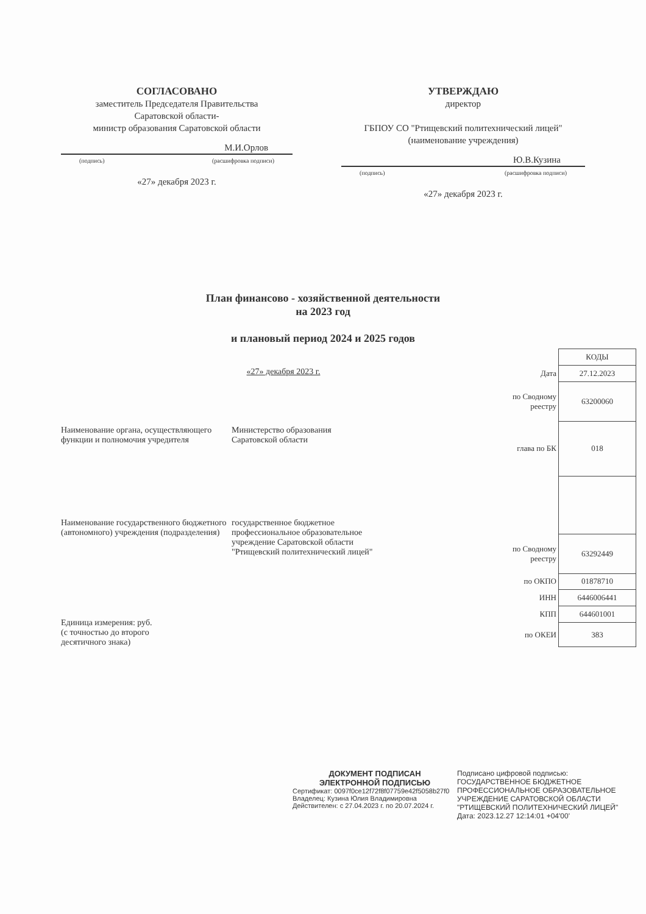СОГЛАСОВАНО
заместитель Председателя Правительства
Саратовской области-
министр образования Саратовской области
М.И.Орлов
(подпись) (расшифровка подписи)
«27» декабря 2023 г.
УТВЕРЖДАЮ
директор
ГБПОУ СО "Ртищевский политехнический лицей"
(наименование учреждения)
Ю.В.Кузина
(подпись) (расшифровка подписи)
«27» декабря 2023 г.
План финансово - хозяйственной деятельности
на 2023 год
и плановый период 2024 и 2025 годов
«27» декабря 2023 г.
Наименование органа, осуществляющего функции и полномочия учредителя
Министерство образования
Саратовской области
Наименование государственного бюджетного (автономного) учреждения (подразделения)
государственное бюджетное профессиональное образовательное учреждение Саратовской области "Ртищевский политехнический лицей"
Единица измерения: руб.
(с точностью до второго
десятичного знака)
| | КОДЫ |
| Дата | 27.12.2023 |
| по Сводному реестру | 63200060 |
| глава по БК | 018 |
| по Сводному реестру | 63292449 |
| по ОКПО | 01878710 |
| ИНН | 6446006441 |
| КПП | 644601001 |
| по ОКЕИ | 383 |
ДОКУМЕНТ ПОДПИСАН
ЭЛЕКТРОННОЙ ПОДПИСЬЮ
Сертификат: 0097f0ce12f72f8f07759e42f5058b27f0
Владелец: Кузина Юлия Владимировна
Действителен: с 27.04.2023 г. по 20.07.2024 г.
Подписано цифровой подписью:
ГОСУДАРСТВЕННОЕ БЮДЖЕТНОЕ
ПРОФЕССИОНАЛЬНОЕ ОБРАЗОВАТЕЛЬНОЕ
УЧРЕЖДЕНИЕ САРАТОВСКОЙ ОБЛАСТИ
"РТИЩЕВСКИЙ ПОЛИТЕХНИЧЕСКИЙ ЛИЦЕЙ"
Дата: 2023.12.27 12:14:01 +04'00'